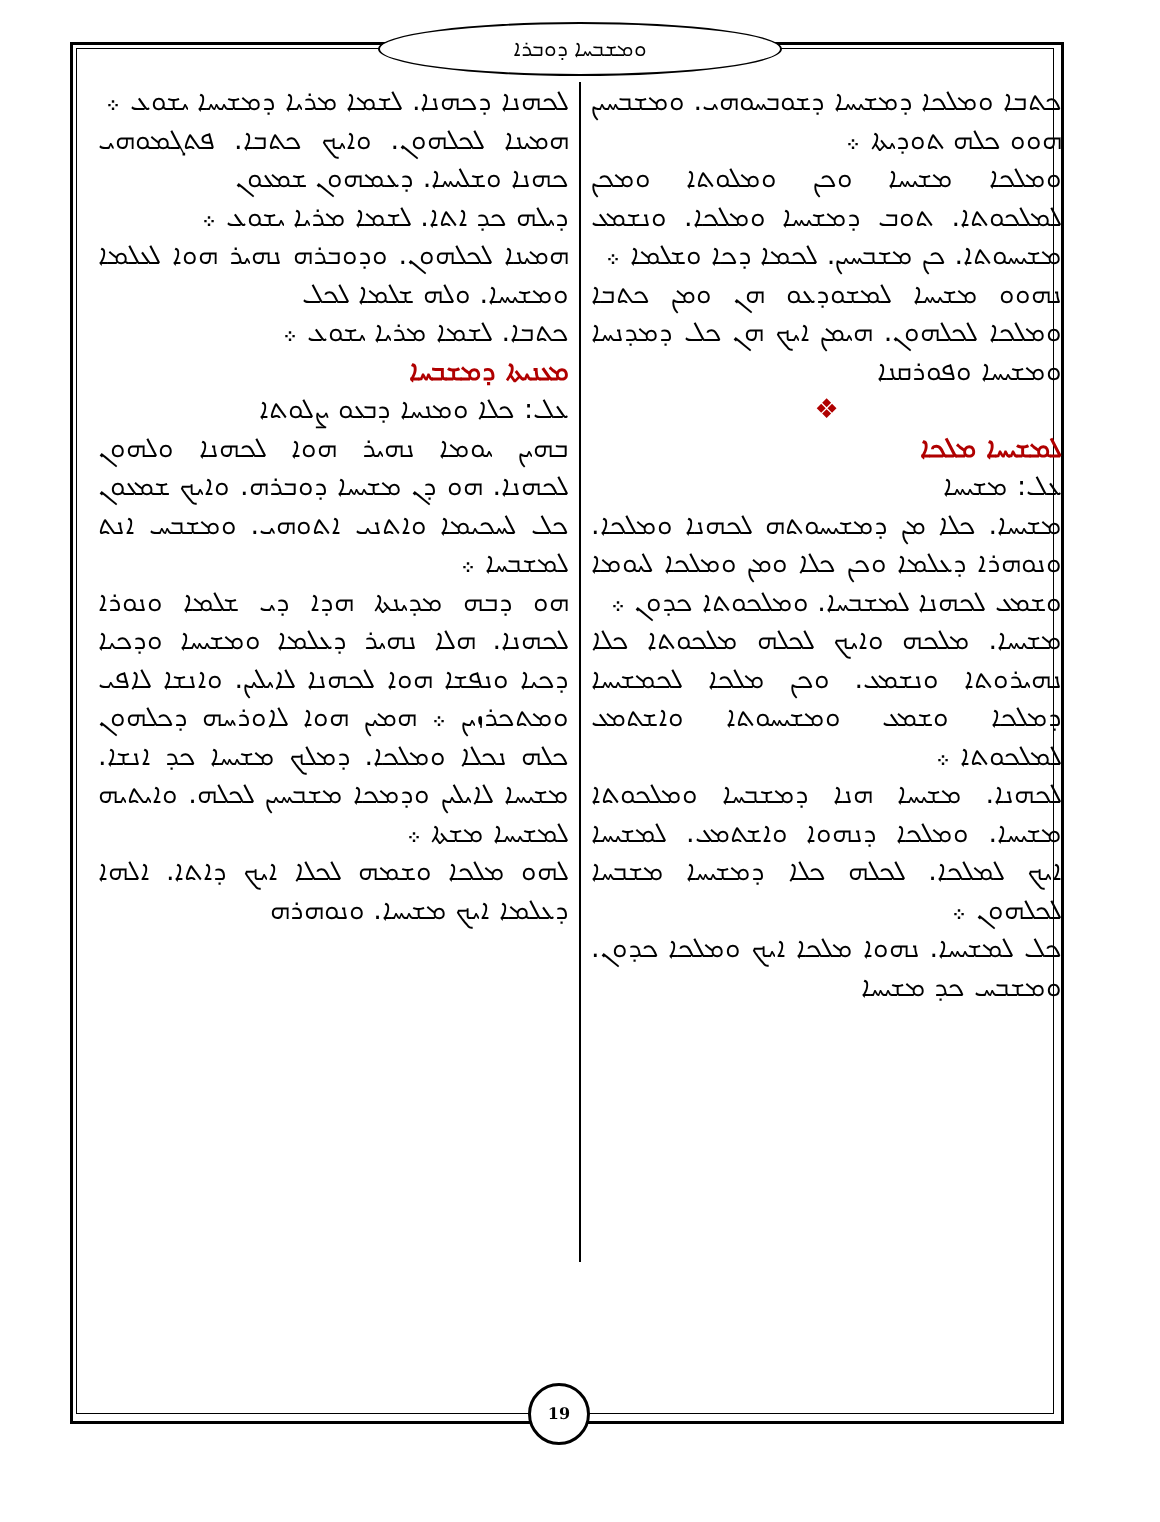ܘܡܫܒܚܐ ܕܘܒܪܐ
ܠܟܗܢܐ ܕܟܗܢܐ. ܠܫܡܐ ܡܪܝܐ ܕܡܫܝܚܐ ܝܫܘܥ ܀
ܗܡܝܢܐ ܠܟܠܗܘܢ. ܘܐܝܟ ܟܬܒܐ. ܦܬܓܡܘܗܝ ܟܗܢܐ ܘܫܠܝܚܐ. ܕܥܡܗܘܢ ܫܡܥܘܢ
ܕܝܠܗ ܟܕ ܐܬܐ. ܠܫܡܐ ܡܪܝܐ ܝܫܘܥ ܀
ܗܡܝܢܐ ܠܟܠܗܘܢ. ܘܕܘܒܪܗ ܢܗܝܪ ܗܘܐ ܠܥܠܡܐ ܘܡܫܝܚܐ. ܘܠܗ ܫܠܡܐ ܠܟܠ
ܟܬܒܐ. ܠܫܡܐ ܡܪܝܐ ܝܫܘܥ ܀
ܡܥܢܝܬܐ ܕܡܫܒܚܐ
ܥܠ: ܟܠܐ ܘܡܢܚܐ ܕܒܥܘ ܨܠܘܬܐ
ܒܗܝܢ ܝܘܡܐ ܢܗܝܪ ܗܘܐ ܠܟܗܢܐ ܘܠܗܘܢ ܠܟܗܢܐ. ܗܘ ܕܢ ܡܫܝܚܐ ܕܘܒܪܗ. ܘܐܝܟ ܫܡܥܘܢ ܟܠ ܠܚܟܝܡܐ ܘܐܬܢܝ ܐܬܘܗܝ. ܘܡܫܒܚ ܐܢܬ ܠܡܫܒܚܐ ܀
ܗܘ ܕܒܗ ܡܕܝܢܬܐ ܗܕܐ ܕܝ ܫܠܡܐ ܘܢܘܪܐ ܠܟܗܢܐ. ܗܠܐ ܢܗܝܪ ܕܥܠܡܐ ܘܡܫܝܚܐ ܘܕܟܝܐ ܕܟܝܐ ܘܢܦܫܐ ܗܘܐ ܠܟܗܢܐ ܠܐܝܠܝܢ. ܘܐܢܫܐ ܠܐܦܝ ܘܡܬܟܪܙܝܢ ܀ ܗܡܝܢ ܗܘܐ ܠܐܘܪܚܗ ܕܟܠܗܘܢ ܟܠܗ ܢܟܠܐ ܘܡܠܟܐ. ܕܡܠܟ ܡܫܝܚܐ ܟܕ ܐܢܫܐ. ܡܫܝܚܐ ܠܐܝܠܝܢ ܘܕܡܟܐ ܡܫܒܚܝܢ ܠܟܠܗ. ܘܐܝܬܝܗ ܠܡܫܝܚܐ ܡܫܬܐ ܀
ܠܗܘ ܡܠܟܐ ܘܫܡܗ ܠܟܠܐ ܐܝܟ ܕܐܬܐ. ܐܠܗܐ ܕܥܠܡܐ ܐܝܟ ܡܫܝܚܐ. ܘܢܘܗܪܗ
ܟܬܒܐ ܘܡܠܟܐ ܕܡܫܝܚܐ ܕܫܘܒܚܘܗܝ. ܘܡܫܒܚܝܢ ܗܘܘ ܟܠܗ ܬܘܕܝܬܐ ܀
ܘܡܠܟܐ ܡܫܝܚܐ ܘܟܢ ܘܡܠܘܬܐ ܘܡܟܢ ܠܡܠܟܘܬܐ. ܬܘܒ ܕܡܫܝܚܐ ܘܡܠܟܐ. ܘܢܫܡܥ ܡܫܝܚܘܬܐ. ܟܢ ܡܫܒܚܝܢ. ܠܟܡܐ ܕܟܐ ܘܫܠܡܐ ܀
ܢܗܘܘ ܡܫܝܚܐ ܠܡܫܘܕܥܘ ܗܢ ܘܡܢ ܟܬܒܐ ܘܡܠܟܐ ܠܟܠܗܘܢ. ܗܝܡܢ ܐܝܟ ܗܢ ܟܠ ܕܡܕܢܚܐ ܘܡܫܝܚܐ ܘܦܘܪܩܢܐ
❖
ܠܡܫܝܚܐ ܡܠܟܐ
ܥܠ: ܡܫܝܚܐ
ܡܫܝܚܐ. ܟܠܐ ܡܢ ܕܡܫܝܚܘܬܗ ܠܟܗܢܐ ܘܡܠܟܐ. ܘܢܘܗܪܐ ܕܥܠܡܐ ܘܟܢ ܟܠܐ ܘܡܢ ܘܡܠܟܐ ܠܝܘܡܐ ܘܫܡܥ ܠܟܗܢܐ ܠܡܫܒܚܐ. ܘܡܠܟܘܬܐ ܟܕܘܢ ܀
ܡܫܝܚܐ. ܡܠܟܗ ܘܐܝܟ ܠܟܠܗ ܡܠܟܘܬܐ ܟܠܐ ܢܗܝܪܘܬܐ ܘܢܫܡܥ. ܘܟܢ ܡܠܟܐ ܠܟܡܫܝܚܐ ܕܡܠܟܐ ܘܫܡܥ ܘܡܫܝܚܘܬܐ ܘܐܫܬܡܥ ܠܡܠܟܘܬܐ ܀
ܠܟܗܢܐ. ܡܫܝܚܐ ܗܢܐ ܕܡܫܒܚܐ ܘܡܠܟܘܬܐ ܡܫܝܚܐ. ܘܡܠܟܐ ܕܢܗܘܐ ܘܐܫܬܡܥ. ܠܡܫܝܚܐ ܐܝܟ ܠܡܠܟܐ. ܠܟܠܗ ܟܠܐ ܕܡܫܝܚܐ ܡܫܒܚܐ ܠܟܠܗܘܢ ܀
ܟܠ ܠܡܫܝܚܐ. ܢܗܘܐ ܡܠܟܐ ܐܝܟ ܘܡܠܟܐ ܟܕܘܢ. ܘܡܫܒܚ ܟܕ ܡܫܝܚܐ
19